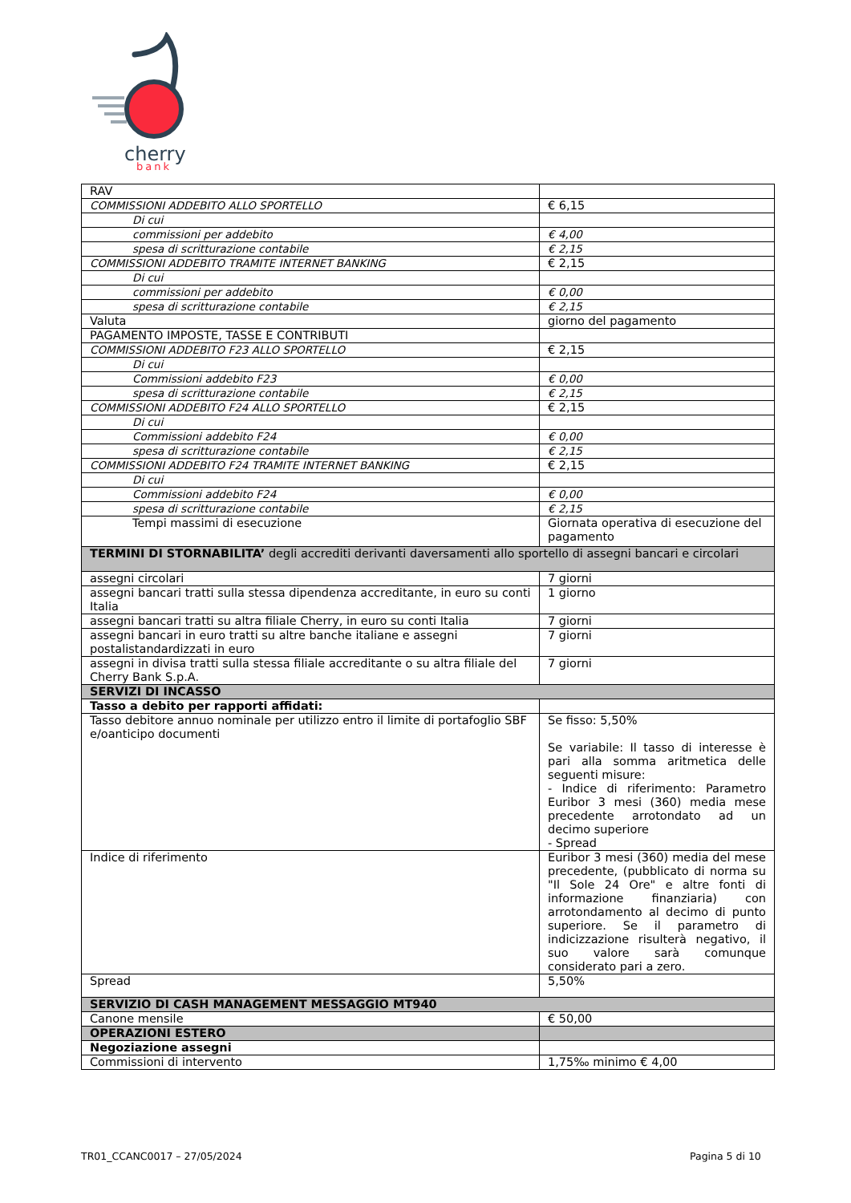cherry
bank
| RAV | |
| COMMISSIONI ADDEBITO ALLO SPORTELLO | € 6,15 |
| Di cui | |
| commissioni per addebito | € 4,00 |
| spesa di scritturazione contabile | € 2,15 |
| COMMISSIONI ADDEBITO TRAMITE INTERNET BANKING | € 2,15 |
| Di cui | |
| commissioni per addebito | € 0,00 |
| spesa di scritturazione contabile | € 2,15 |
| Valuta | giorno del pagamento |
| PAGAMENTO IMPOSTE, TASSE E CONTRIBUTI | |
| COMMISSIONI ADDEBITO F23 ALLO SPORTELLO | € 2,15 |
| Di cui | |
| Commissioni addebito F23 | € 0,00 |
| spesa di scritturazione contabile | € 2,15 |
| COMMISSIONI ADDEBITO F24 ALLO SPORTELLO | € 2,15 |
| Di cui | |
| Commissioni addebito F24 | € 0,00 |
| spesa di scritturazione contabile | € 2,15 |
| COMMISSIONI ADDEBITO F24 TRAMITE INTERNET BANKING | € 2,15 |
| Di cui | |
| Commissioni addebito F24 | € 0,00 |
| spesa di scritturazione contabile | € 2,15 |
| Tempi massimi di esecuzione | Giornata operativa di esecuzione del pagamento |
| TERMINI DI STORNABILITA’ degli accrediti derivanti daversamenti allo sportello di assegni bancari e circolari | |
| assegni circolari | 7 giorni |
| assegni bancari tratti sulla stessa dipendenza accreditante, in euro su conti Italia | 1 giorno |
| assegni bancari tratti su altra filiale Cherry, in euro su conti Italia | 7 giorni |
| assegni bancari in euro tratti su altre banche italiane e assegni postalistandardizzati in euro | 7 giorni |
| assegni in divisa tratti sulla stessa filiale accreditante o su altra filiale del Cherry Bank S.p.A. | 7 giorni |
| SERVIZI DI INCASSO | |
| Tasso a debito per rapporti affidati: | |
| Tasso debitore annuo nominale per utilizzo entro il limite di portafoglio SBF e/oanticipo documenti | Se fisso: 5,50% Se variabile: Il tasso di interesse è pari alla somma aritmetica delle seguenti misure: - Indice di riferimento: Parametro Euribor 3 mesi (360) media mese precedente arrotondato ad un decimo superiore - Spread |
| Indice di riferimento | Euribor 3 mesi (360) media del mese precedente, (pubblicato di norma su "Il Sole 24 Ore" e altre fonti di informazione finanziaria) con arrotondamento al decimo di punto superiore. Se il parametro di indicizzazione risulterà negativo, il suo valore sarà comunque considerato pari a zero. |
| Spread | 5,50% |
| SERVIZIO DI CASH MANAGEMENT MESSAGGIO MT940 | |
| Canone mensile | € 50,00 |
| OPERAZIONI ESTERO | |
| Negoziazione assegni | |
| Commissioni di intervento | 1,75‰ minimo € 4,00 |
TR01_CCANC0017 – 27/05/2024 Pagina 5 di 10